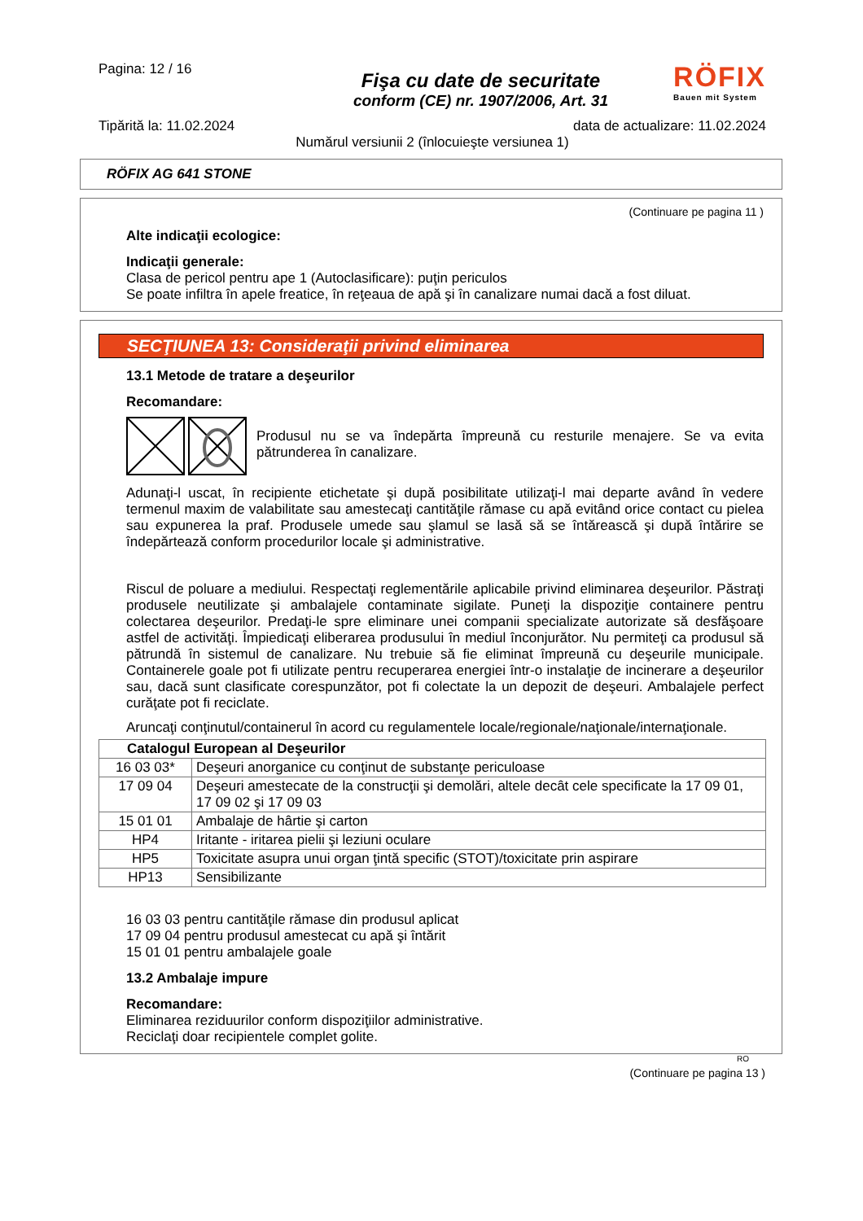Pagina: 12 / 16
RÖFIX
Bauen mit System
Fişa cu date de securitate
conform (CE) nr. 1907/2006, Art. 31
Tipărită la: 11.02.2024 data de actualizare: 11.02.2024
Numărul versiunii 2 (înlocuieşte versiunea 1)
RÖFIX AG 641 STONE
(Continuare pe pagina 11 )
Alte indicaţii ecologice:
Indicaţii generale:
Clasa de pericol pentru ape 1 (Autoclasificare): puţin periculos
Se poate infiltra în apele freatice, în reţeaua de apă şi în canalizare numai dacă a fost diluat.
SECŢIUNEA 13: Consideraţii privind eliminarea
13.1 Metode de tratare a deşeurilor
Recomandare:
Produsul nu se va îndepărta împreună cu resturile menajere. Se va evita pătrunderea în canalizare.
Adunaţi-l uscat, în recipiente etichetate şi după posibilitate utilizaţi-l mai departe având în vedere termenul maxim de valabilitate sau amestecaţi cantităţile rămase cu apă evitând orice contact cu pielea sau expunerea la praf. Produsele umede sau şlamul se lasă să se întărească şi după întărire se îndepărtează conform procedurilor locale şi administrative.
Riscul de poluare a mediului. Respectaţi reglementările aplicabile privind eliminarea deşeurilor. Păstraţi produsele neutilizate şi ambalajele contaminate sigilate. Puneţi la dispoziţie containere pentru colectarea deşeurilor. Predaţi-le spre eliminare unei companii specializate autorizate să desfăşoare astfel de activităţi. Împiedicaţi eliberarea produsului în mediul înconjurător. Nu permiteţi ca produsul să pătrundă în sistemul de canalizare. Nu trebuie să fie eliminat împreună cu deşeurile municipale. Containerele goale pot fi utilizate pentru recuperarea energiei într-o instalaţie de incinerare a deşeurilor sau, dacă sunt clasificate corespunzător, pot fi colectate la un depozit de deşeuri. Ambalajele perfect curăţate pot fi reciclate.
Aruncaţi conţinutul/containerul în acord cu regulamentele locale/regionale/naţionale/internaţionale.
| Catalogul European al Deşeurilor | |
| --- | --- |
| 16 03 03* | Deşeuri anorganice cu conţinut de substanţe periculoase |
| 17 09 04 | Deşeuri amestecate de la construcţii şi demolări, altele decât cele specificate la 17 09 01, 17 09 02 şi 17 09 03 |
| 15 01 01 | Ambalaje de hârtie şi carton |
| HP4 | Iritante - iritarea pielii şi leziuni oculare |
| HP5 | Toxicitate asupra unui organ ţintă specific (STOT)/toxicitate prin aspirare |
| HP13 | Sensibilizante |
16 03 03 pentru cantităţile rămase din produsul aplicat
17 09 04 pentru produsul amestecat cu apă şi întărit
15 01 01 pentru ambalajele goale
13.2 Ambalaje impure
Recomandare:
Eliminarea reziduurilor conform dispoziţiilor administrative.
Reciclaţi doar recipientele complet golite.
RO
(Continuare pe pagina 13 )